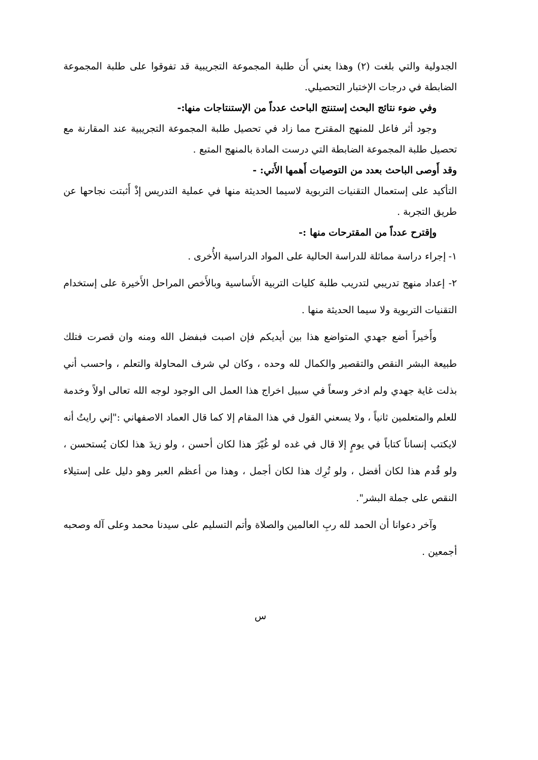الجدولية والتي بلغت (٢) وهذا يعني أَن طلبة المجموعة التجريبية قد تفوقوا على طلبة المجموعة الضابطة في درجات الإختبار التحصيلي.
وفي ضوء نتائج البحث إستنتج الباحث عدداً من الإستنتاجات منها:-
وجود أثر فاعل للمنهج المقترح مما زاد في تحصيل طلبة المجموعة التجريبية عند المقارنة مع تحصيل طلبة المجموعة الضابطة التي درست المادة بالمنهج المتبع .
وقد أَوصى الباحث بعدد من التوصيات أَهمها الأَتي: -
التأكيد على إستعمال التقنيات التربوية لاسيما الحديثة منها في عملية التدريس إذْ أَثبتت نجاحها عن طريق التجربة .
وإقترح عدداً من المقترحات منها :-
١- إجراء دراسة مماثلة للدراسة الحالية على المواد الدراسية الأُخرى .
٢- إعداد منهج تدريبي لتدريب طلبة كليات التربية الأَساسية وبالأَخص المراحل الأَخيرة على إستخدام التقنيات التربوية ولا سيما الحديثة منها .
وأَخيراً أضع جهدي المتواضع هذا بين أيديكم فإن اصبت فبفضل الله ومنه وان قصرت فتلك طبيعة البشر النقص والتقصير والكمال لله وحده ، وكان لي شرف المحاولة والتعلم ، واحسب أني بذلت غاية جهدي ولم ادخر وسعاً في سبيل اخراج هذا العمل الى الوجود لوجه الله تعالى اولاً وخدمة للعلم والمتعلمين ثانياً ، ولا يسعني القول في هذا المقام إلا كما قال العماد الاصفهاني :"إني رايتُ أنه لايكتب إنساناً كتاباً في يومٍ إلا قال في غده لو غُيّرَ هذا لكان أحسن ، ولو زيدَ هذا لكان يُستحسن ، ولو قُدم هذا لكان أفضل ، ولو تُرِك هذا لكان أجمل ، وهذا من أعظم العبر وهو دليل على إستيلاء النقص على جملة البشر".
وآخر دعوانا أن الحمد لله ربِ العالمين والصلاة وأتم التسليم على سيدنا محمد وعلى آله وصحبه أجمعين .
س